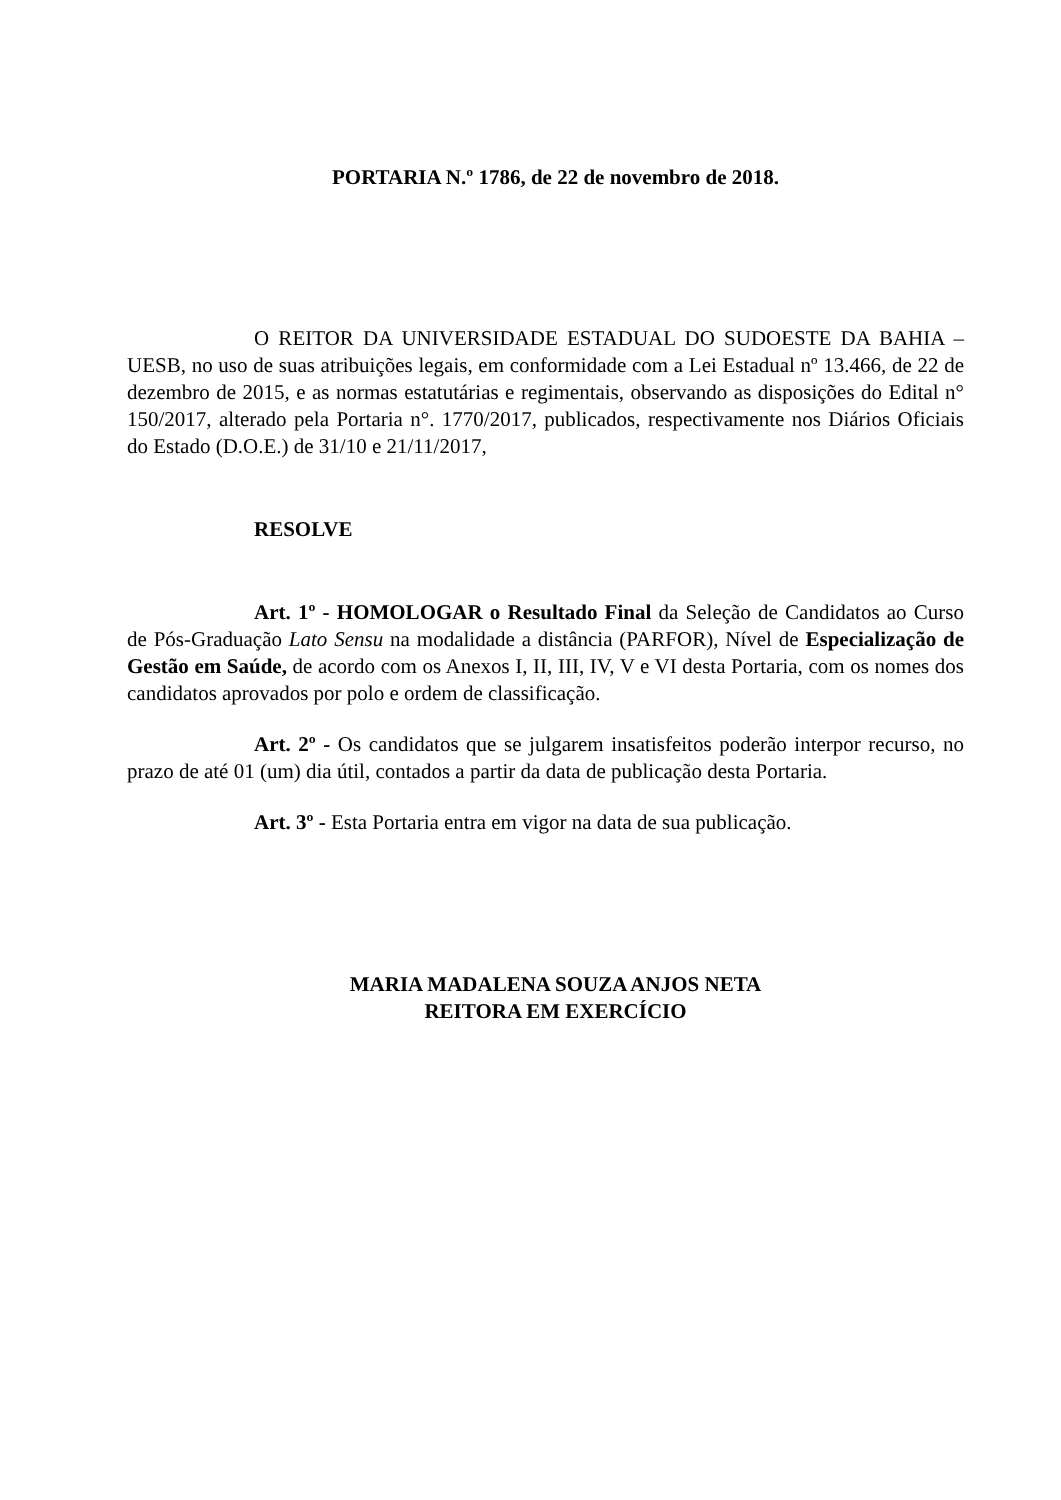PORTARIA N.º 1786, de 22 de novembro de 2018.
O REITOR DA UNIVERSIDADE ESTADUAL DO SUDOESTE DA BAHIA – UESB, no uso de suas atribuições legais, em conformidade com a Lei Estadual nº 13.466, de 22 de dezembro de 2015, e as normas estatutárias e regimentais, observando as disposições do Edital n° 150/2017, alterado pela Portaria n°. 1770/2017, publicados, respectivamente nos Diários Oficiais do Estado (D.O.E.) de 31/10 e 21/11/2017,
RESOLVE
Art. 1º - HOMOLOGAR o Resultado Final da Seleção de Candidatos ao Curso de Pós-Graduação Lato Sensu na modalidade a distância (PARFOR), Nível de Especialização de Gestão em Saúde, de acordo com os Anexos I, II, III, IV, V e VI desta Portaria, com os nomes dos candidatos aprovados por polo e ordem de classificação.
Art. 2º - Os candidatos que se julgarem insatisfeitos poderão interpor recurso, no prazo de até 01 (um) dia útil, contados a partir da data de publicação desta Portaria.
Art. 3º - Esta Portaria entra em vigor na data de sua publicação.
MARIA MADALENA SOUZA ANJOS NETA
REITORA EM EXERCÍCIO